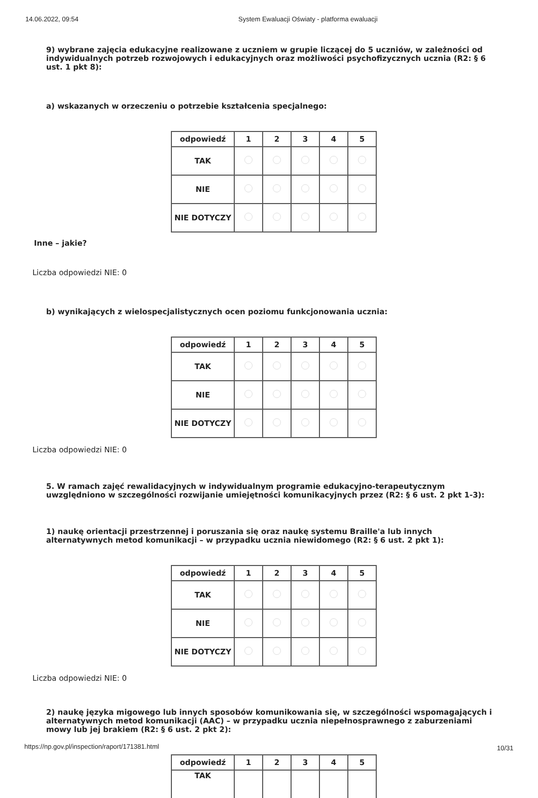14.06.2022, 09:54 System Ewaluacji Oświaty - platforma ewaluacji
9) wybrane zajęcia edukacyjne realizowane z uczniem w grupie liczącej do 5 uczniów, w zależności od indywidualnych potrzeb rozwojowych i edukacyjnych oraz możliwości psychofizycznych ucznia (R2: § 6 ust. 1 pkt 8):
a) wskazanych w orzeczeniu o potrzebie kształcenia specjalnego:
| odpowiedź | 1 | 2 | 3 | 4 | 5 |
| --- | --- | --- | --- | --- | --- |
| TAK | | | | | |
| NIE | | | | | |
| NIE DOTYCZY | | | | | |
Inne – jakie?
Liczba odpowiedzi NIE: 0
b) wynikających z wielospecjalistycznych ocen poziomu funkcjonowania ucznia:
| odpowiedź | 1 | 2 | 3 | 4 | 5 |
| --- | --- | --- | --- | --- | --- |
| TAK | | | | | |
| NIE | | | | | |
| NIE DOTYCZY | | | | | |
Liczba odpowiedzi NIE: 0
5. W ramach zajęć rewalidacyjnych w indywidualnym programie edukacyjno-terapeutycznym uwzględniono w szczególności rozwijanie umiejętności komunikacyjnych przez (R2: § 6 ust. 2 pkt 1-3):
1) naukę orientacji przestrzennej i poruszania się oraz naukę systemu Braille'a lub innych alternatywnych metod komunikacji – w przypadku ucznia niewidomego (R2: § 6 ust. 2 pkt 1):
| odpowiedź | 1 | 2 | 3 | 4 | 5 |
| --- | --- | --- | --- | --- | --- |
| TAK | | | | | |
| NIE | | | | | |
| NIE DOTYCZY | | | | | |
Liczba odpowiedzi NIE: 0
2) naukę języka migowego lub innych sposobów komunikowania się, w szczególności wspomagających i alternatywnych metod komunikacji (AAC) – w przypadku ucznia niepełnosprawnego z zaburzeniami mowy lub jej brakiem (R2: § 6 ust. 2 pkt 2):
| odpowiedź | 1 | 2 | 3 | 4 | 5 |
| --- | --- | --- | --- | --- | --- |
| TAK | | | | | |
https://np.gov.pl/inspection/raport/171381.html
10/31